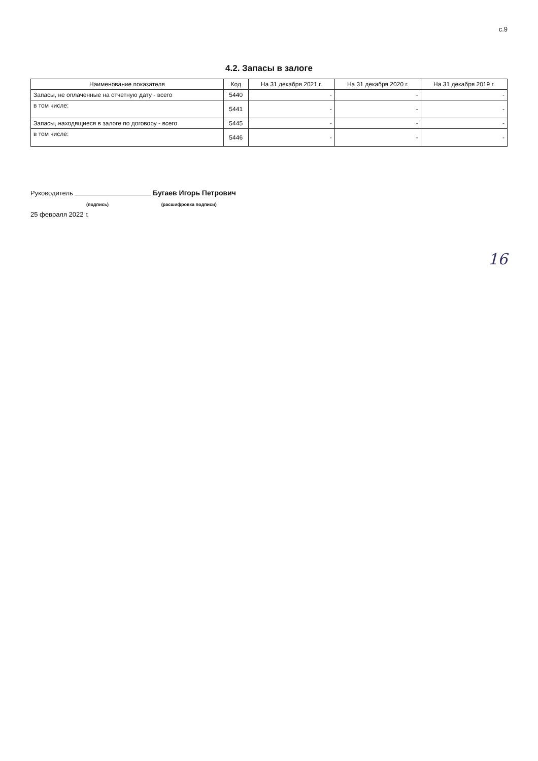с.9
4.2. Запасы в залоге
| Наименование показателя | Код | На 31 декабря 2021 г. | На 31 декабря 2020 г. | На 31 декабря 2019 г. |
| --- | --- | --- | --- | --- |
| Запасы, не оплаченные на отчетную дату - всего | 5440 | - | - | - |
| в том числе: | 5441 | - | - | - |
| Запасы, находящиеся в залоге по договору - всего | 5445 | - | - | - |
| в том числе: | 5446 | - | - | - |
Руководитель Бугаев Игорь Петрович
(подпись) (расшифровка подписи)
25 февраля 2022 г.
16